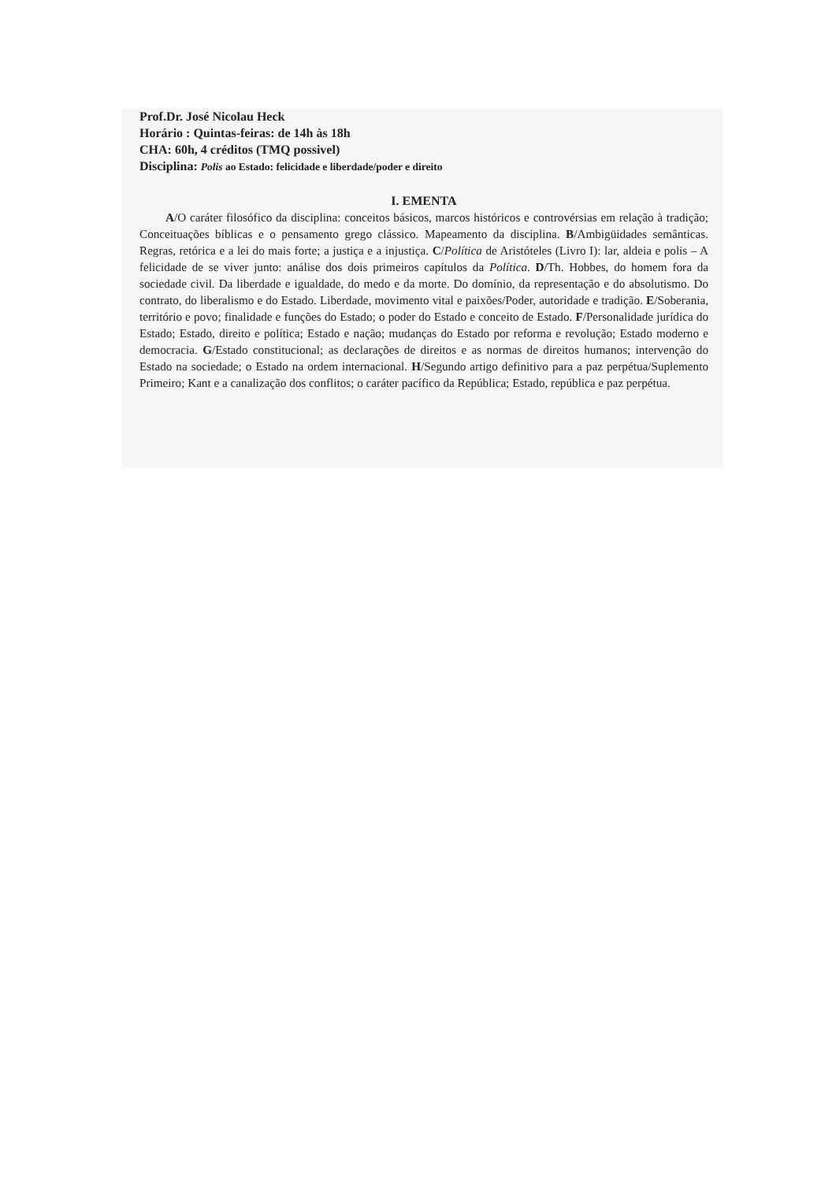Prof.Dr. José Nicolau Heck
Horário : Quintas-feiras: de 14h às 18h
CHA: 60h, 4 créditos (TMQ possivel)
Disciplina: Polis ao Estado: felicidade e liberdade/poder e direito
I. EMENTA
A/O caráter filosófico da disciplina: conceitos básicos, marcos históricos e controvérsias em relação à tradição; Conceituações bíblicas e o pensamento grego clássico. Mapeamento da disciplina. B/Ambigüidades semânticas. Regras, retórica e a lei do mais forte; a justiça e a injustiça. C/Política de Aristóteles (Livro I): lar, aldeia e polis – A felicidade de se viver junto: análise dos dois primeiros capítulos da Política. D/Th. Hobbes, do homem fora da sociedade civil. Da liberdade e igualdade, do medo e da morte. Do domínio, da representação e do absolutismo. Do contrato, do liberalismo e do Estado. Liberdade, movimento vital e paixões/Poder, autoridade e tradição. E/Soberania, território e povo; finalidade e funções do Estado; o poder do Estado e conceito de Estado. F/Personalidade jurídica do Estado; Estado, direito e política; Estado e nação; mudanças do Estado por reforma e revolução; Estado moderno e democracia. G/Estado constitucional; as declarações de direitos e as normas de direitos humanos; intervenção do Estado na sociedade; o Estado na ordem internacional. H/Segundo artigo definitivo para a paz perpétua/Suplemento Primeiro; Kant e a canalização dos conflitos; o caráter pacífico da República; Estado, república e paz perpétua.